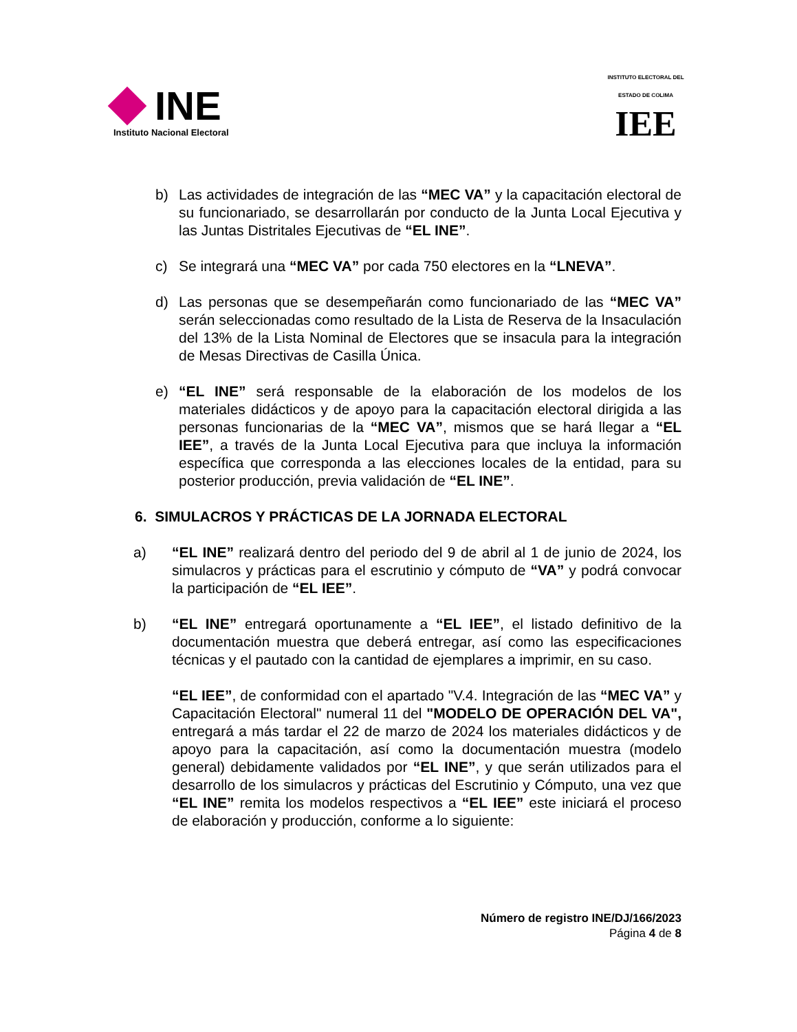INE
Instituto Nacional Electoral
INSTITUTO ELECTORAL DEL ESTADO DE COLIMA
IEE
b) Las actividades de integración de las “MEC VA” y la capacitación electoral de su funcionariado, se desarrollarán por conducto de la Junta Local Ejecutiva y las Juntas Distritales Ejecutivas de “EL INE”.
c) Se integrará una “MEC VA” por cada 750 electores en la “LNEVA”.
d) Las personas que se desempeñarán como funcionariado de las “MEC VA” serán seleccionadas como resultado de la Lista de Reserva de la Insaculación del 13% de la Lista Nominal de Electores que se insacula para la integración de Mesas Directivas de Casilla Única.
e) “EL INE” será responsable de la elaboración de los modelos de los materiales didácticos y de apoyo para la capacitación electoral dirigida a las personas funcionarias de la “MEC VA”, mismos que se hará llegar a “EL IEE”, a través de la Junta Local Ejecutiva para que incluya la información específica que corresponda a las elecciones locales de la entidad, para su posterior producción, previa validación de “EL INE”.
6. SIMULACROS Y PRÁCTICAS DE LA JORNADA ELECTORAL
a) “EL INE” realizará dentro del periodo del 9 de abril al 1 de junio de 2024, los simulacros y prácticas para el escrutinio y cómputo de “VA” y podrá convocar la participación de “EL IEE”.
b) “EL INE” entregará oportunamente a “EL IEE”, el listado definitivo de la documentación muestra que deberá entregar, así como las especificaciones técnicas y el pautado con la cantidad de ejemplares a imprimir, en su caso.
“EL IEE”, de conformidad con el apartado "V.4. Integración de las “MEC VA” y Capacitación Electoral" numeral 11 del "MODELO DE OPERACIÓN DEL VA", entregará a más tardar el 22 de marzo de 2024 los materiales didácticos y de apoyo para la capacitación, así como la documentación muestra (modelo general) debidamente validados por “EL INE”, y que serán utilizados para el desarrollo de los simulacros y prácticas del Escrutinio y Cómputo, una vez que “EL INE” remita los modelos respectivos a “EL IEE” este iniciará el proceso de elaboración y producción, conforme a lo siguiente:
Número de registro INE/DJ/166/2023
Página 4 de 8